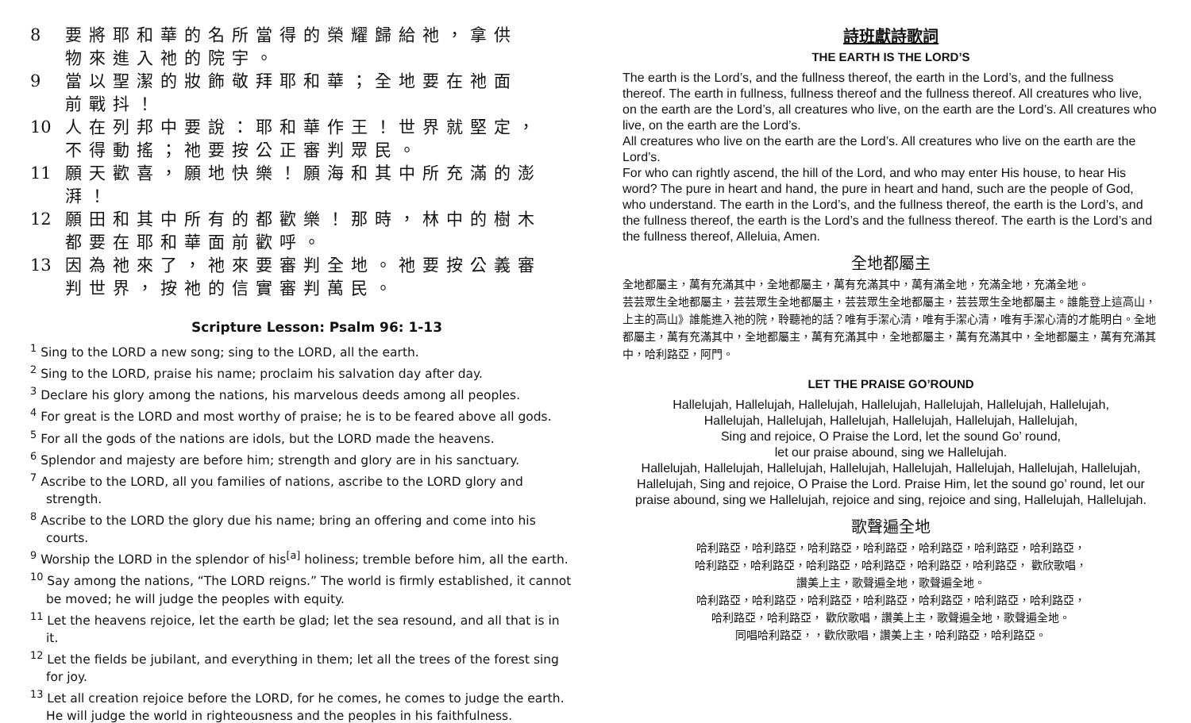8 要將耶和華的名所當得的榮耀歸給祂，拿供
物來進入祂的院宇。
9 當以聖潔的妝飾敬拜耶和華；全地要在祂面
前戰抖！
10 人在列邦中要說：耶和華作王！世界就堅定，
不得動搖；祂要按公正審判眾民。
11 願天歡喜，願地快樂！願海和其中所充滿的澎
湃！
12 願田和其中所有的都歡樂！那時，林中的樹木
都要在耶和華面前歡呼。
13 因為祂來了，祂來要審判全地。祂要按公義審
判世界，按祂的信實審判萬民。
Scripture Lesson: Psalm 96: 1-13
<sup>1</sup> Sing to the LORD a new song; sing to the LORD, all the earth.
<sup>2</sup> Sing to the LORD, praise his name; proclaim his salvation day after day.
<sup>3</sup> Declare his glory among the nations, his marvelous deeds among all peoples.
<sup>4</sup> For great is the LORD and most worthy of praise; he is to be feared above all gods.
<sup>5</sup> For all the gods of the nations are idols, but the LORD made the heavens.
<sup>6</sup> Splendor and majesty are before him; strength and glory are in his sanctuary.
<sup>7</sup> Ascribe to the LORD, all you families of nations, ascribe to the LORD glory and strength.
<sup>8</sup> Ascribe to the LORD the glory due his name; bring an offering and come into his courts.
<sup>9</sup> Worship the LORD in the splendor of his<sup>[a]</sup> holiness; tremble before him, all the earth.
<sup>10</sup> Say among the nations, “The LORD reigns.” The world is firmly established, it cannot be moved; he will judge the peoples with equity.
<sup>11</sup> Let the heavens rejoice, let the earth be glad; let the sea resound, and all that is in it.
<sup>12</sup> Let the fields be jubilant, and everything in them; let all the trees of the forest sing for joy.
<sup>13</sup> Let all creation rejoice before the LORD, for he comes, he comes to judge the earth. He will judge the world in righteousness and the peoples in his faithfulness.
詩班獻詩歌詞
THE EARTH IS THE LORD’S
The earth is the Lord’s, and the fullness thereof, the earth in the Lord’s, and the fullness thereof. The earth in fullness, fullness thereof and the fullness thereof. All creatures who live, on the earth are the Lord’s, all creatures who live, on the earth are the Lord’s. All creatures who live, on the earth are the Lord’s.
All creatures who live on the earth are the Lord’s. All creatures who live on the earth are the Lord’s.
For who can rightly ascend, the hill of the Lord, and who may enter His house, to hear His word? The pure in heart and hand, the pure in heart and hand, such are the people of God, who understand. The earth in the Lord’s, and the fullness thereof, the earth is the Lord’s, and the fullness thereof, the earth is the Lord’s and the fullness thereof. The earth is the Lord’s and the fullness thereof, Alleluia, Amen.
全地都屬主
全地都屬主，萬有充滿其中，全地都屬主，萬有充滿其中，萬有滿全地，充滿全地，充滿全地。
芸芸眾生全地都屬主，芸芸眾生全地都屬主，芸芸眾生全地都屬主，芸芸眾生全地都屬主。誰能登上這高山，上主的高山》誰能進入祂的院，聆聽祂的話？唯有手潔心清，唯有手潔心清，唯有手潔心清的才能明白。全地都屬主，萬有充滿其中，全地都屬主，萬有充滿其中，全地都屬主，萬有充滿其中，全地都屬主，萬有充滿其中，哈利路亞，阿門。
LET THE PRAISE GO’ROUND
Hallelujah, Hallelujah, Hallelujah, Hallelujah, Hallelujah, Hallelujah, Hallelujah,
Hallelujah, Hallelujah, Hallelujah, Hallelujah, Hallelujah, Hallelujah,
Sing and rejoice, O Praise the Lord, let the sound Go’ round,
let our praise abound, sing we Hallelujah.
Hallelujah, Hallelujah, Hallelujah, Hallelujah, Hallelujah, Hallelujah, Hallelujah, Hallelujah, Hallelujah, Sing and rejoice, O Praise the Lord. Praise Him, let the sound go’ round, let our praise abound, sing we Hallelujah, rejoice and sing, rejoice and sing, Hallelujah, Hallelujah.
歌聲遍全地
哈利路亞，哈利路亞，哈利路亞，哈利路亞，哈利路亞，哈利路亞，哈利路亞，
哈利路亞，哈利路亞，哈利路亞，哈利路亞，哈利路亞，哈利路亞， 歡欣歌唱，
讚美上主，歌聲遍全地，歌聲遍全地。
哈利路亞，哈利路亞，哈利路亞，哈利路亞，哈利路亞，哈利路亞，哈利路亞，
哈利路亞，哈利路亞， 歡欣歌唱，讚美上主，歌聲遍全地，歌聲遍全地。
同唱哈利路亞，，歡欣歌唱，讚美上主，哈利路亞，哈利路亞。